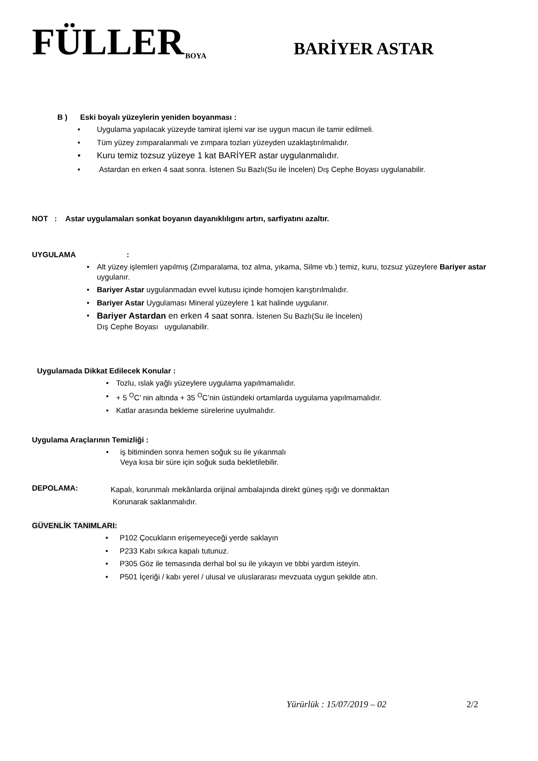FÜLLER BOYA BARİYER ASTAR
B ) Eski boyalı yüzeylerin yeniden boyanması :
• Uygulama yapılacak yüzeyde tamirat işlemi var ise uygun macun ile tamir edilmeli.
• Tüm yüzey zımparalanmalı ve zımpara tozları yüzeyden uzaklaştırılmalıdır.
• Kuru temiz tozsuz yüzeye 1 kat BARİYER astar uygulanmalıdır.
• Astardan en erken 4 saat sonra. İstenen Su Bazlı(Su ile İncelen) Dış Cephe Boyası uygulanabilir.
NOT : Astar uygulamaları sonkat boyanın dayanıklılıgını artırı, sarfiyatını azaltır.
UYGULAMA :
• Alt yüzey işlemleri yapılmış (Zımparalama, toz alma, yıkama, Silme vb.) temiz, kuru, tozsuz yüzeylere Bariyer astar uygulanır.
• Bariyer Astar uygulanmadan evvel kutusu içinde homojen karıştırılmalıdır.
• Bariyer Astar Uygulaması Mineral yüzeylere 1 kat halinde uygulanır.
• Bariyer Astardan en erken 4 saat sonra. İstenen Su Bazlı(Su ile İncelen)
Dış Cephe Boyası uygulanabilir.
Uygulamada Dikkat Edilecek Konular :
• Tozlu, ıslak yağlı yüzeylere uygulama yapılmamalıdır.
• + 5 <sup>O</sup>C’ nin altında + 35 <sup>O</sup>C’nin üstündeki ortamlarda uygulama yapılmamalıdır.
• Katlar arasında bekleme sürelerine uyulmalıdır.
Uygulama Araçlarının Temizliği :
• iş bitiminden sonra hemen soğuk su ile yıkanmalı
Veya kısa bir süre için soğuk suda bekletilebilir.
DEPOLAMA:
Kapalı, korunmalı mekânlarda orijinal ambalajında direkt güneş ışığı ve donmaktan
Korunarak saklanmalıdır.
GÜVENLİK TANIMLARI:
• P102 Çocukların erişemeyeceği yerde saklayın
• P233 Kabı sıkıca kapalı tutunuz.
• P305 Göz ile temasında derhal bol su ile yıkayın ve tıbbi yardım isteyin.
• P501 İçeriği / kabı yerel / ulusal ve uluslararası mevzuata uygun şekilde atın.
Yürürlük : 15/07/2019 – 02 2/2